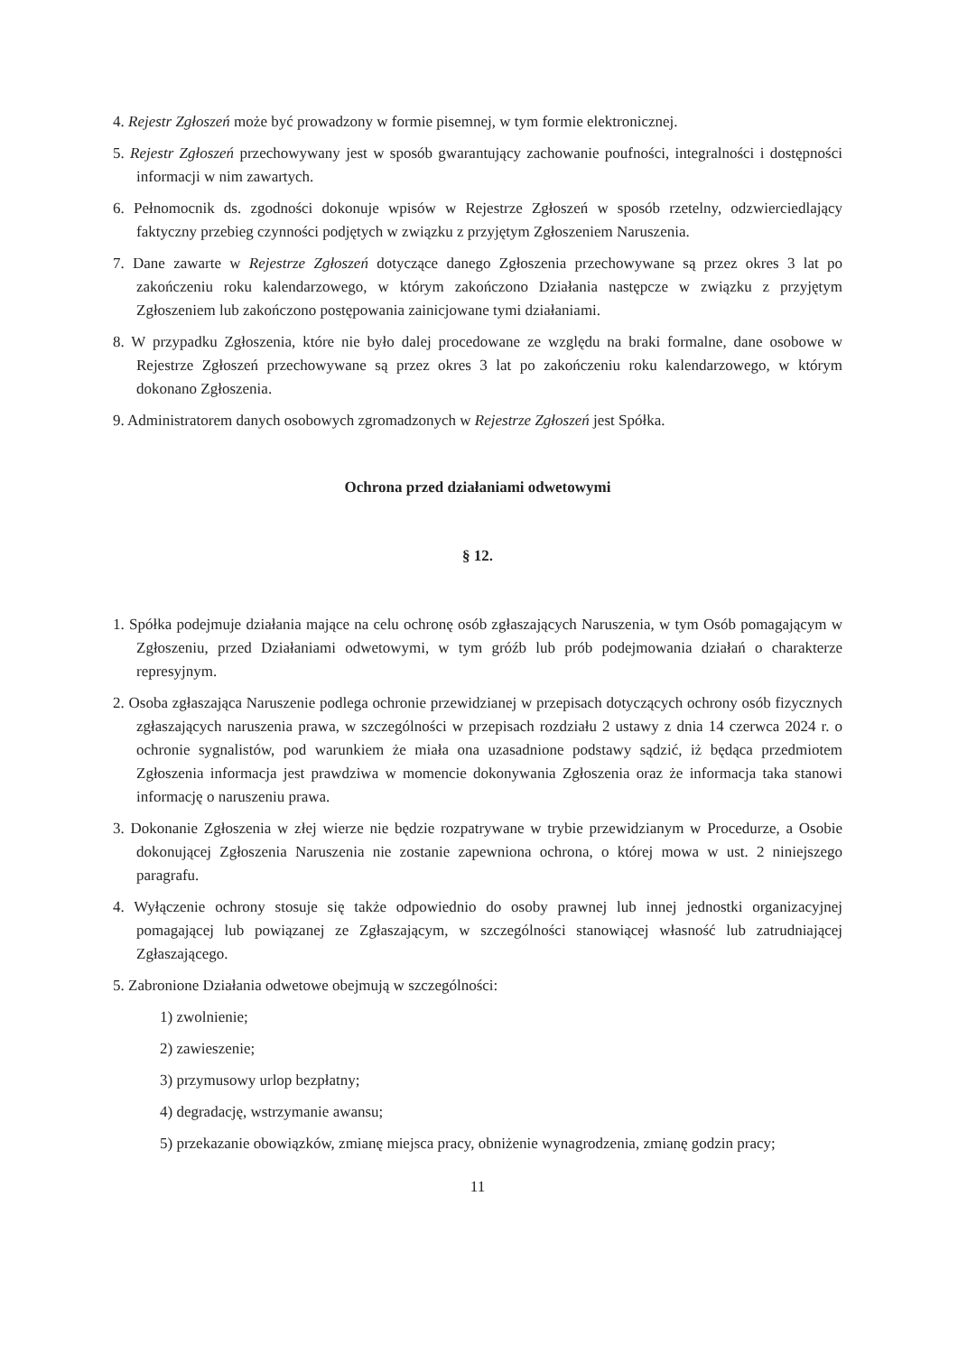4. Rejestr Zgłoszeń może być prowadzony w formie pisemnej, w tym formie elektronicznej.
5. Rejestr Zgłoszeń przechowywany jest w sposób gwarantujący zachowanie poufności, integralności i dostępności informacji w nim zawartych.
6. Pełnomocnik ds. zgodności dokonuje wpisów w Rejestrze Zgłoszeń w sposób rzetelny, odzwierciedlający faktyczny przebieg czynności podjętych w związku z przyjętym Zgłoszeniem Naruszenia.
7. Dane zawarte w Rejestrze Zgłoszeń dotyczące danego Zgłoszenia przechowywane są przez okres 3 lat po zakończeniu roku kalendarzowego, w którym zakończono Działania następcze w związku z przyjętym Zgłoszeniem lub zakończono postępowania zainicjowane tymi działaniami.
8. W przypadku Zgłoszenia, które nie było dalej procedowane ze względu na braki formalne, dane osobowe w Rejestrze Zgłoszeń przechowywane są przez okres 3 lat po zakończeniu roku kalendarzowego, w którym dokonano Zgłoszenia.
9. Administratorem danych osobowych zgromadzonych w Rejestrze Zgłoszeń jest Spółka.
Ochrona przed działaniami odwetowymi
§ 12.
1. Spółka podejmuje działania mające na celu ochronę osób zgłaszających Naruszenia, w tym Osób pomagającym w Zgłoszeniu, przed Działaniami odwetowymi, w tym gróźb lub prób podejmowania działań o charakterze represyjnym.
2. Osoba zgłaszająca Naruszenie podlega ochronie przewidzianej w przepisach dotyczących ochrony osób fizycznych zgłaszających naruszenia prawa, w szczególności w przepisach rozdziału 2 ustawy z dnia 14 czerwca 2024 r. o ochronie sygnalistów, pod warunkiem że miała ona uzasadnione podstawy sądzić, iż będąca przedmiotem Zgłoszenia informacja jest prawdziwa w momencie dokonywania Zgłoszenia oraz że informacja taka stanowi informację o naruszeniu prawa.
3. Dokonanie Zgłoszenia w złej wierze nie będzie rozpatrywane w trybie przewidzianym w Procedurze, a Osobie dokonującej Zgłoszenia Naruszenia nie zostanie zapewniona ochrona, o której mowa w ust. 2 niniejszego paragrafu.
4. Wyłączenie ochrony stosuje się także odpowiednio do osoby prawnej lub innej jednostki organizacyjnej pomagającej lub powiązanej ze Zgłaszającym, w szczególności stanowiącej własność lub zatrudniającej Zgłaszającego.
5. Zabronione Działania odwetowe obejmują w szczególności:
1) zwolnienie;
2) zawieszenie;
3) przymusowy urlop bezpłatny;
4) degradację, wstrzymanie awansu;
5) przekazanie obowiązków, zmianę miejsca pracy, obniżenie wynagrodzenia, zmianę godzin pracy;
11